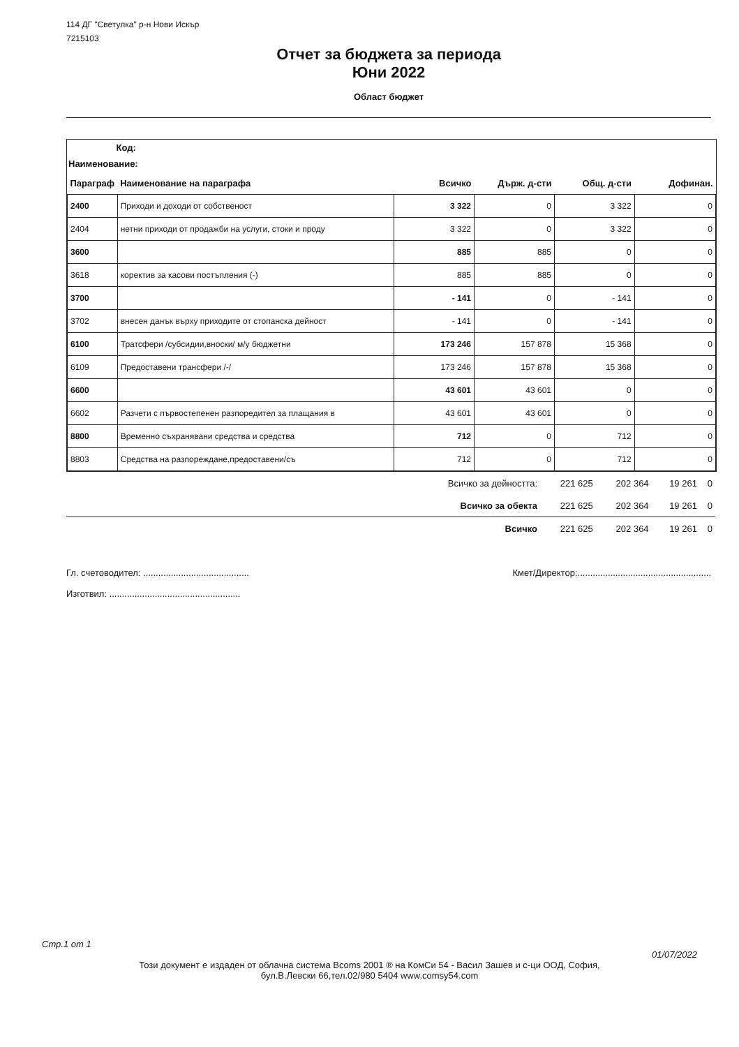114 ДГ "Светулка" р-н Нови Искър
7215103
Отчет за бюджета за периода
Юни 2022
Област бюджет
Код:
Наименование:
| Параграф | Наименование на параграфа | Всичко | Държ. д-сти | Общ. д-сти | Дофинан. |
| --- | --- | --- | --- | --- | --- |
| 2400 | Приходи и доходи от собственост | 3 322 | 0 | 3 322 | 0 |
| 2404 | нетни приходи от продажби на услуги, стоки и проду | 3 322 | 0 | 3 322 | 0 |
| 3600 | | 885 | 885 | 0 | 0 |
| 3618 | коректив за касови постъпления (-) | 885 | 885 | 0 | 0 |
| 3700 | | - 141 | 0 | - 141 | 0 |
| 3702 | внесен данък върху приходите от стопанска дейност | - 141 | 0 | - 141 | 0 |
| 6100 | Тратсфери /субсидии,вноски/ м/у бюджетни | 173 246 | 157 878 | 15 368 | 0 |
| 6109 | Предоставени трансфери /-/ | 173 246 | 157 878 | 15 368 | 0 |
| 6600 | | 43 601 | 43 601 | 0 | 0 |
| 6602 | Разчети с първостепенен разпоредител за плащания в | 43 601 | 43 601 | 0 | 0 |
| 8800 | Временно съхранявани средства и средства | 712 | 0 | 712 | 0 |
| 8803 | Средства на разпореждане,предоставени/съ | 712 | 0 | 712 | 0 |
| Всичко за дейността: | 221 625 | 202 364 | 19 261 | 0 |
| Всичко за обекта | 221 625 | 202 364 | 19 261 | 0 |
| Всичко | 221 625 | 202 364 | 19 261 | 0 |
Гл. счетоводител: ..........................................
Изготвил: ....................................................
Кмет/Директор:.....................................................
Стр.1 от 1
01/07/2022
Този документ е издаден от облачна система Bcoms 2001 ® на КомСи 54 - Васил Зашев и с-ци ООД, София,
бул.В.Левски 66,тел.02/980 5404 www.comsy54.com